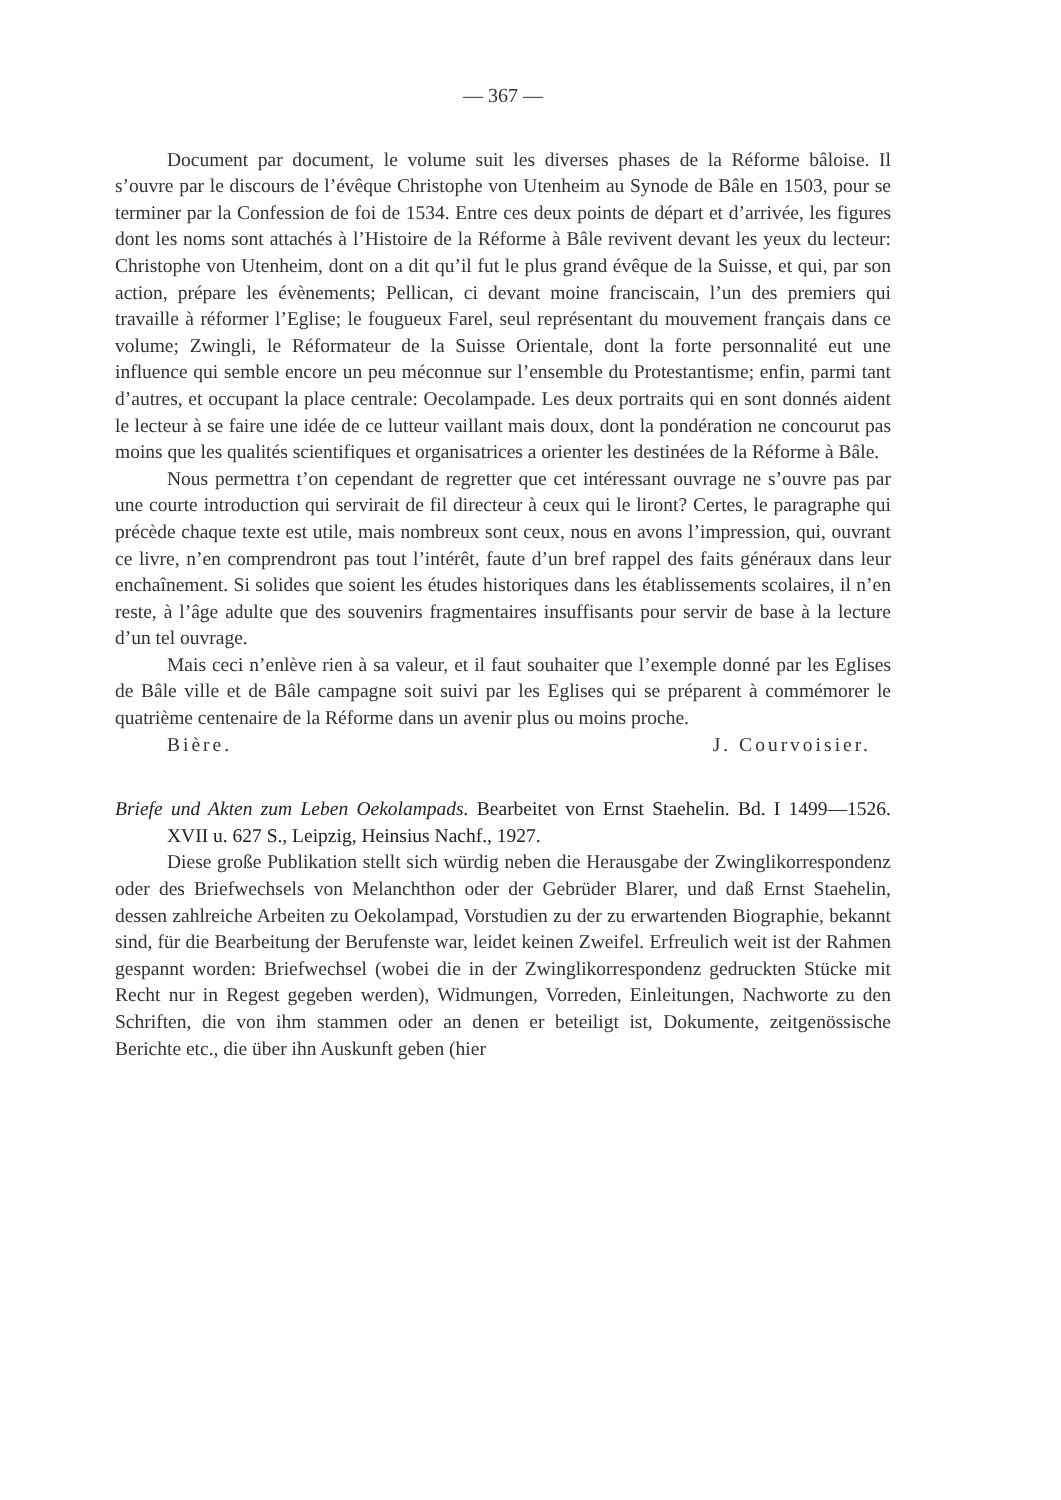— 367 —
Document par document, le volume suit les diverses phases de la Réforme bâloise. Il s’ouvre par le discours de l’évêque Christophe von Utenheim au Synode de Bâle en 1503, pour se terminer par la Confession de foi de 1534. Entre ces deux points de départ et d’arrivée, les figures dont les noms sont attachés à l’Histoire de la Réforme à Bâle revivent devant les yeux du lecteur: Christophe von Utenheim, dont on a dit qu’il fut le plus grand évêque de la Suisse, et qui, par son action, prépare les évènements; Pellican, ci devant moine franciscain, l’un des premiers qui travaille à réformer l’Eglise; le fougueux Farel, seul représentant du mouvement français dans ce volume; Zwingli, le Réformateur de la Suisse Orientale, dont la forte personnalité eut une influence qui semble encore un peu méconnue sur l’ensemble du Protestantisme; enfin, parmi tant d’autres, et occupant la place centrale: Oecolampade. Les deux portraits qui en sont donnés aident le lecteur à se faire une idée de ce lutteur vaillant mais doux, dont la pondération ne concourut pas moins que les qualités scientifiques et organisatrices a orienter les destinées de la Réforme à Bâle.
Nous permettra t’on cependant de regretter que cet intéressant ouvrage ne s’ouvre pas par une courte introduction qui servirait de fil directeur à ceux qui le liront? Certes, le paragraphe qui précède chaque texte est utile, mais nombreux sont ceux, nous en avons l’impression, qui, ouvrant ce livre, n’en comprendront pas tout l’intérêt, faute d’un bref rappel des faits généraux dans leur enchaînement. Si solides que soient les études historiques dans les établissements scolaires, il n’en reste, à l’âge adulte que des souvenirs fragmentaires insuffisants pour servir de base à la lecture d’un tel ouvrage.
Mais ceci n’enlève rien à sa valeur, et il faut souhaiter que l’exemple donné par les Eglises de Bâle ville et de Bâle campagne soit suivi par les Eglises qui se préparent à commémorer le quatrième centenaire de la Réforme dans un avenir plus ou moins proche.
Bière. J. Courvoisier.
Briefe und Akten zum Leben Oekolampads. Bearbeitet von Ernst Staehelin. Bd. I 1499—1526. XVII u. 627 S., Leipzig, Heinsius Nachf., 1927.
Diese große Publikation stellt sich würdig neben die Herausgabe der Zwinglikorrespondenz oder des Briefwechsels von Melanchthon oder der Gebrüder Blarer, und daß Ernst Staehelin, dessen zahlreiche Arbeiten zu Oekolampad, Vorstudien zu der zu erwartenden Biographie, bekannt sind, für die Bearbeitung der Berufenste war, leidet keinen Zweifel. Erfreulich weit ist der Rahmen gespannt worden: Briefwechsel (wobei die in der Zwinglikorrespondenz gedruckten Stücke mit Recht nur in Regest gegeben werden), Widmungen, Vorreden, Einleitungen, Nachworte zu den Schriften, die von ihm stammen oder an denen er beteiligt ist, Dokumente, zeitgenössische Berichte etc., die über ihn Auskunft geben (hier